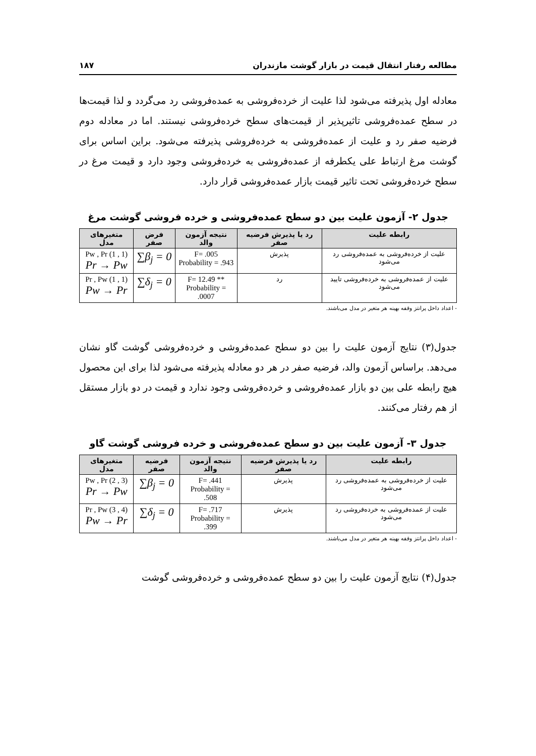مطالعه رفتار انتقال قیمت در بازار گوشت مازندران ۱۸۷
معادله اول پذیرفته می‌شود لذا علیت از خرده‌فروشی به عمده‌فروشی رد می‌گردد و لذا قیمت‌ها در سطح عمده‌فروشی تاثیرپذیر از قیمت‌های سطح خرده‌فروشی نیستند. اما در معادله دوم فرضیه صفر رد و علیت از عمده‌فروشی به خرده‌فروشی پذیرفته می‌شود. براین اساس برای گوشت مرغ ارتباط علی یکطرفه از عمده‌فروشی به خرده‌فروشی وجود دارد و قیمت مرغ در سطح خرده‌فروشی تحت تاثیر قیمت بازار عمده‌فروشی قرار دارد.
جدول ۲- آزمون علیت بین دو سطح عمده‌فروشی و خرده فروشی گوشت مرغ
| رابطه علیت | رد یا پذیرش فرضیه صفر | نتیجه آزمون والد | فرض صفر | متغیرهای مدل |
| --- | --- | --- | --- | --- |
| علیت از خرده‌فروشی به عمده‌فروشی رد می‌شود | پذیرش | F= .005 Probability = .943 | ∑β<sub>j</sub> = 0 | Pw , Pr (1 , 1) Pr → Pw |
| علیت از عمده‌فروشی به خرده‌فروشی تایید می‌شود | رد | F= 12.49 ** Probability = .0007 | ∑δ<sub>j</sub> = 0 | Pr , Pw (1 , 1) Pw → Pr |
- اعداد داخل پرانتز وقفه بهینه هر متغیر در مدل می‌باشند.
جدول(۳) نتایج آزمون علیت را بین دو سطح عمده‌فروشی و خرده‌فروشی گوشت گاو نشان می‌دهد. براساس آزمون والد، فرضیه صفر در هر دو معادله پذیرفته می‌شود لذا برای این محصول هیچ رابطه علی بین دو بازار عمده‌فروشی و خرده‌فروشی وجود ندارد و قیمت در دو بازار مستقل از هم رفتار می‌کنند.
جدول ۳- آزمون علیت بین دو سطح عمده‌فروشی و خرده فروشی گوشت گاو
| رابطه علیت | رد یا پذیرش فرضیه صفر | نتیجه آزمون والد | فرضیه صفر | متغیرهای مدل |
| --- | --- | --- | --- | --- |
| علیت از خرده‌فروشی به عمده‌فروشی رد می‌شود | پذیرش | F= .441 Probability = .508 | ∑β<sub>j</sub> = 0 | Pw , Pr (2 , 3) Pr → Pw |
| علیت از عمده‌فروشی به خرده‌فروشی رد می‌شود | پذیرش | F= .717 Probability = .399 | ∑δ<sub>j</sub> = 0 | Pr , Pw (3 , 4) Pw → Pr |
- اعداد داخل پرانتز وقفه بهینه هر متغیر در مدل می‌باشند.
جدول(۴) نتایج آزمون علیت را بین دو سطح عمده‌فروشی و خرده‌فروشی گوشت